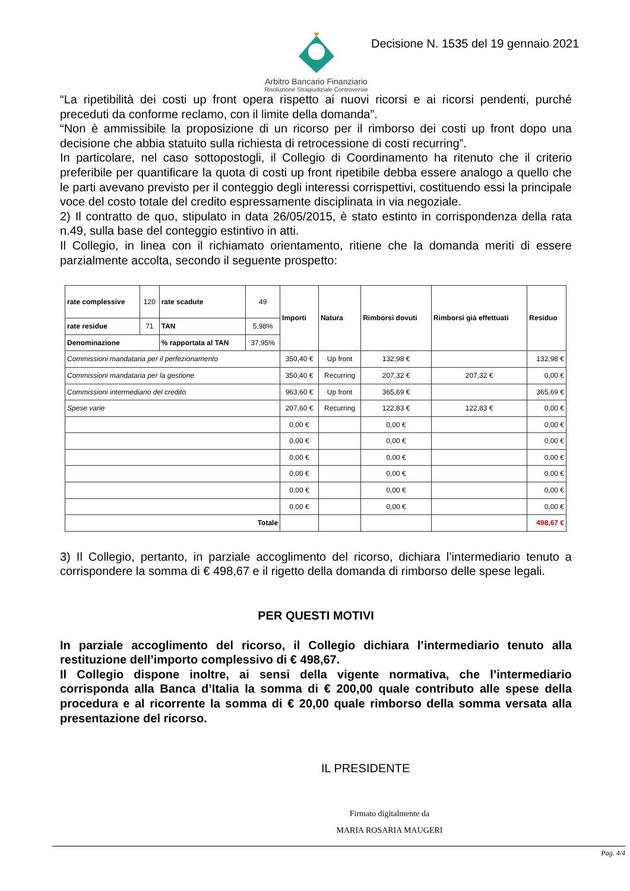Arbitro Bancario Finanziario
Risoluzione Stragiudiziale Controversie
Decisione N. 1535 del 19 gennaio 2021
“La ripetibilità dei costi up front opera rispetto ai nuovi ricorsi e ai ricorsi pendenti, purché preceduti da conforme reclamo, con il limite della domanda”.
“Non è ammissibile la proposizione di un ricorso per il rimborso dei costi up front dopo una decisione che abbia statuito sulla richiesta di retrocessione di costi recurring”.
In particolare, nel caso sottopostogli, il Collegio di Coordinamento ha ritenuto che il criterio preferibile per quantificare la quota di costi up front ripetibile debba essere analogo a quello che le parti avevano previsto per il conteggio degli interessi corrispettivi, costituendo essi la principale voce del costo totale del credito espressamente disciplinata in via negoziale.
2) Il contratto de quo, stipulato in data 26/05/2015, è stato estinto in corrispondenza della rata n.49, sulla base del conteggio estintivo in atti.
Il Collegio, in linea con il richiamato orientamento, ritiene che la domanda meriti di essere parzialmente accolta, secondo il seguente prospetto:
| rate complessive | 120 | rate scadute | 49 | Importi | Natura | Rimborsi dovuti | Rimborsi già effettuati | Residuo |
| rate residue | 71 | TAN | 5,98% | | | | | |
| Denominazione | | % rapportata al TAN | 37,95% | | | | | |
| Commissioni mandataria per il perfezionamento | | | | 350,40 € | Up front | 132,98 € | | 132,98 € |
| Commissioni mandataria per la gestione | | | | 350,40 € | Recurring | 207,32 € | 207,32 € | 0,00 € |
| Commissioni intermediario del credito | | | | 963,60 € | Up front | 365,69 € | | 365,69 € |
| Spese varie | | | | 207,60 € | Recurring | 122,83 € | 122,83 € | 0,00 € |
| | | | | 0,00 € | | 0,00 € | | 0,00 € |
| | | | | 0,00 € | | 0,00 € | | 0,00 € |
| | | | | 0,00 € | | 0,00 € | | 0,00 € |
| | | | | 0,00 € | | 0,00 € | | 0,00 € |
| | | | | 0,00 € | | 0,00 € | | 0,00 € |
| | | | | 0,00 € | | 0,00 € | | 0,00 € |
| Totale | | | | | | | | 498,67 € |
3) Il Collegio, pertanto, in parziale accoglimento del ricorso, dichiara l’intermediario tenuto a corrispondere la somma di € 498,67 e il rigetto della domanda di rimborso delle spese legali.
PER QUESTI MOTIVI
In parziale accoglimento del ricorso, il Collegio dichiara l’intermediario tenuto alla restituzione dell’importo complessivo di € 498,67.
Il Collegio dispone inoltre, ai sensi della vigente normativa, che l’intermediario corrisponda alla Banca d’Italia la somma di € 200,00 quale contributo alle spese della procedura e al ricorrente la somma di € 20,00 quale rimborso della somma versata alla presentazione del ricorso.
IL PRESIDENTE
Firmato digitalmente da
MARIA ROSARIA MAUGERI
Pag. 4/4